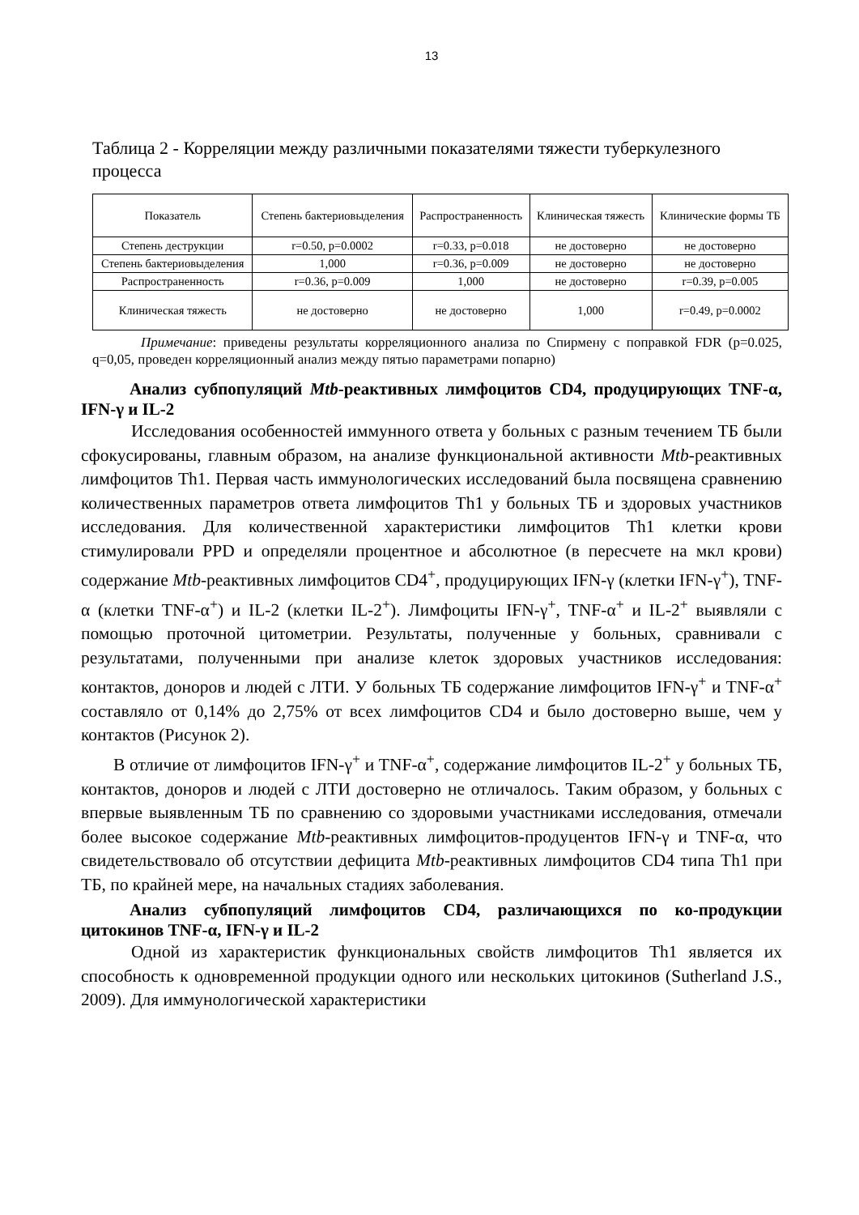13
Таблица 2 - Корреляции между различными показателями тяжести туберкулезного процесса
| Показатель | Степень бактериовыделения | Распространенность | Клиническая тяжесть | Клинические формы ТБ |
| --- | --- | --- | --- | --- |
| Степень деструкции | r=0.50, p=0.0002 | r=0.33, p=0.018 | не достоверно | не достоверно |
| Степень бактериовыделения | 1,000 | r=0.36, p=0.009 | не достоверно | не достоверно |
| Распространенность | r=0.36, p=0.009 | 1,000 | не достоверно | r=0.39, p=0.005 |
| Клиническая тяжесть | не достоверно | не достоверно | 1,000 | r=0.49, p=0.0002 |
Примечание: приведены результаты корреляционного анализа по Спирмену с поправкой FDR (p=0.025, q=0,05, проведен корреляционный анализ между пятью параметрами попарно)
Анализ субпопуляций Mtb-реактивных лимфоцитов CD4, продуцирующих TNF-α, IFN-γ и IL-2
Исследования особенностей иммунного ответа у больных с разным течением ТБ были сфокусированы, главным образом, на анализе функциональной активности Mtb-реактивных лимфоцитов Th1. Первая часть иммунологических исследований была посвящена сравнению количественных параметров ответа лимфоцитов Th1 у больных ТБ и здоровых участников исследования. Для количественной характеристики лимфоцитов Th1 клетки крови стимулировали PPD и определяли процентное и абсолютное (в пересчете на мкл крови) содержание Mtb-реактивных лимфоцитов CD4<sup>+</sup>, продуцирующих IFN-γ (клетки IFN-γ<sup>+</sup>), TNF-α (клетки TNF-α<sup>+</sup>) и IL-2 (клетки IL-2<sup>+</sup>). Лимфоциты IFN-γ<sup>+</sup>, TNF-α<sup>+</sup> и IL-2<sup>+</sup> выявляли с помощью проточной цитометрии. Результаты, полученные у больных, сравнивали с результатами, полученными при анализе клеток здоровых участников исследования: контактов, доноров и людей с ЛТИ. У больных ТБ содержание лимфоцитов IFN-γ<sup>+</sup> и TNF-α<sup>+</sup> составляло от 0,14% до 2,75% от всех лимфоцитов CD4 и было достоверно выше, чем у контактов (Рисунок 2).
В отличие от лимфоцитов IFN-γ<sup>+</sup> и TNF-α<sup>+</sup>, содержание лимфоцитов IL-2<sup>+</sup> у больных ТБ, контактов, доноров и людей с ЛТИ достоверно не отличалось. Таким образом, у больных с впервые выявленным ТБ по сравнению со здоровыми участниками исследования, отмечали более высокое содержание Mtb-реактивных лимфоцитов-продуцентов IFN-γ и TNF-α, что свидетельствовало об отсутствии дефицита Mtb-реактивных лимфоцитов CD4 типа Th1 при ТБ, по крайней мере, на начальных стадиях заболевания.
Анализ субпопуляций лимфоцитов CD4, различающихся по ко-продукции цитокинов TNF-α, IFN-γ и IL-2
Одной из характеристик функциональных свойств лимфоцитов Th1 является их способность к одновременной продукции одного или нескольких цитокинов (Sutherland J.S., 2009). Для иммунологической характеристики